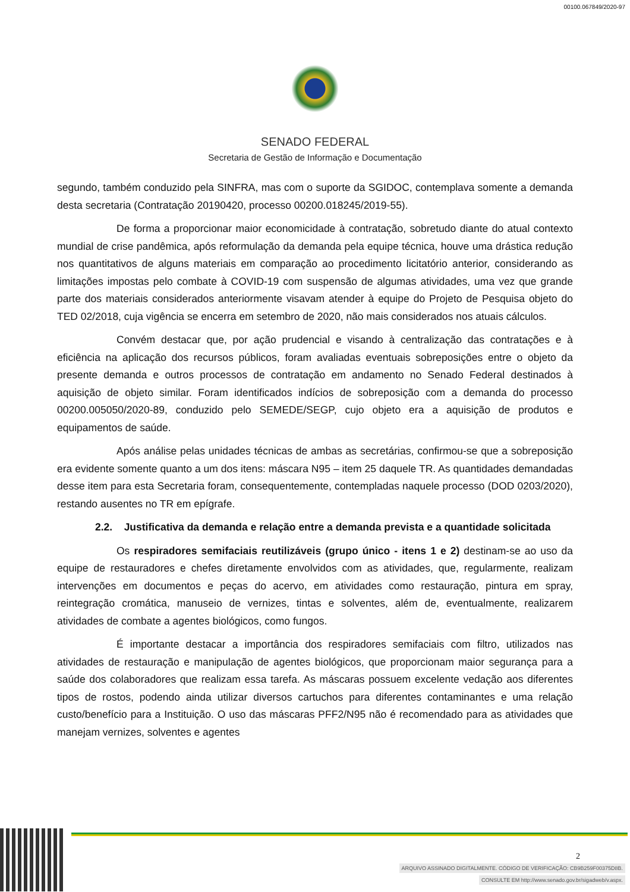00100.067849/2020-97
SENADO FEDERAL
Secretaria de Gestão de Informação e Documentação
segundo, também conduzido pela SINFRA, mas com o suporte da SGIDOC, contemplava somente a demanda desta secretaria (Contratação 20190420, processo 00200.018245/2019-55).
De forma a proporcionar maior economicidade à contratação, sobretudo diante do atual contexto mundial de crise pandêmica, após reformulação da demanda pela equipe técnica, houve uma drástica redução nos quantitativos de alguns materiais em comparação ao procedimento licitatório anterior, considerando as limitações impostas pelo combate à COVID-19 com suspensão de algumas atividades, uma vez que grande parte dos materiais considerados anteriormente visavam atender à equipe do Projeto de Pesquisa objeto do TED 02/2018, cuja vigência se encerra em setembro de 2020, não mais considerados nos atuais cálculos.
Convém destacar que, por ação prudencial e visando à centralização das contratações e à eficiência na aplicação dos recursos públicos, foram avaliadas eventuais sobreposições entre o objeto da presente demanda e outros processos de contratação em andamento no Senado Federal destinados à aquisição de objeto similar. Foram identificados indícios de sobreposição com a demanda do processo 00200.005050/2020-89, conduzido pelo SEMEDE/SEGP, cujo objeto era a aquisição de produtos e equipamentos de saúde.
Após análise pelas unidades técnicas de ambas as secretárias, confirmou-se que a sobreposição era evidente somente quanto a um dos itens: máscara N95 – item 25 daquele TR. As quantidades demandadas desse item para esta Secretaria foram, consequentemente, contempladas naquele processo (DOD 0203/2020), restando ausentes no TR em epígrafe.
2.2. Justificativa da demanda e relação entre a demanda prevista e a quantidade solicitada
Os respiradores semifaciais reutilizáveis (grupo único - itens 1 e 2) destinam-se ao uso da equipe de restauradores e chefes diretamente envolvidos com as atividades, que, regularmente, realizam intervenções em documentos e peças do acervo, em atividades como restauração, pintura em spray, reintegração cromática, manuseio de vernizes, tintas e solventes, além de, eventualmente, realizarem atividades de combate a agentes biológicos, como fungos.
É importante destacar a importância dos respiradores semifaciais com filtro, utilizados nas atividades de restauração e manipulação de agentes biológicos, que proporcionam maior segurança para a saúde dos colaboradores que realizam essa tarefa. As máscaras possuem excelente vedação aos diferentes tipos de rostos, podendo ainda utilizar diversos cartuchos para diferentes contaminantes e uma relação custo/benefício para a Instituição. O uso das máscaras PFF2/N95 não é recomendado para as atividades que manejam vernizes, solventes e agentes
2
ARQUIVO ASSINADO DIGITALMENTE. CÓDIGO DE VERIFICAÇÃO: CB9B259F00375D8B.
CONSULTE EM http://www.senado.gov.br/sigadweb/v.aspx.